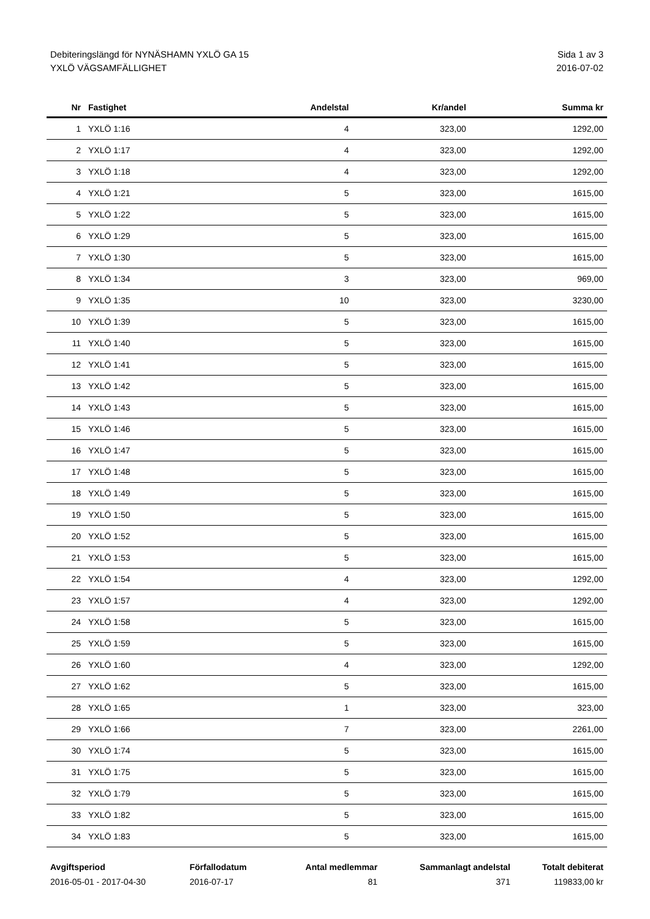Debiteringslängd för NYNÄSHAMN YXLÖ GA 15
YXLÖ VÄGSAMFÄLLIGHET
Sida 1 av 3
2016-07-02
| Nr | Fastighet | Andelstal | Kr/andel | Summa kr |
| --- | --- | --- | --- | --- |
| 1 | YXLÖ 1:16 | 4 | 323,00 | 1292,00 |
| 2 | YXLÖ 1:17 | 4 | 323,00 | 1292,00 |
| 3 | YXLÖ 1:18 | 4 | 323,00 | 1292,00 |
| 4 | YXLÖ 1:21 | 5 | 323,00 | 1615,00 |
| 5 | YXLÖ 1:22 | 5 | 323,00 | 1615,00 |
| 6 | YXLÖ 1:29 | 5 | 323,00 | 1615,00 |
| 7 | YXLÖ 1:30 | 5 | 323,00 | 1615,00 |
| 8 | YXLÖ 1:34 | 3 | 323,00 | 969,00 |
| 9 | YXLÖ 1:35 | 10 | 323,00 | 3230,00 |
| 10 | YXLÖ 1:39 | 5 | 323,00 | 1615,00 |
| 11 | YXLÖ 1:40 | 5 | 323,00 | 1615,00 |
| 12 | YXLÖ 1:41 | 5 | 323,00 | 1615,00 |
| 13 | YXLÖ 1:42 | 5 | 323,00 | 1615,00 |
| 14 | YXLÖ 1:43 | 5 | 323,00 | 1615,00 |
| 15 | YXLÖ 1:46 | 5 | 323,00 | 1615,00 |
| 16 | YXLÖ 1:47 | 5 | 323,00 | 1615,00 |
| 17 | YXLÖ 1:48 | 5 | 323,00 | 1615,00 |
| 18 | YXLÖ 1:49 | 5 | 323,00 | 1615,00 |
| 19 | YXLÖ 1:50 | 5 | 323,00 | 1615,00 |
| 20 | YXLÖ 1:52 | 5 | 323,00 | 1615,00 |
| 21 | YXLÖ 1:53 | 5 | 323,00 | 1615,00 |
| 22 | YXLÖ 1:54 | 4 | 323,00 | 1292,00 |
| 23 | YXLÖ 1:57 | 4 | 323,00 | 1292,00 |
| 24 | YXLÖ 1:58 | 5 | 323,00 | 1615,00 |
| 25 | YXLÖ 1:59 | 5 | 323,00 | 1615,00 |
| 26 | YXLÖ 1:60 | 4 | 323,00 | 1292,00 |
| 27 | YXLÖ 1:62 | 5 | 323,00 | 1615,00 |
| 28 | YXLÖ 1:65 | 1 | 323,00 | 323,00 |
| 29 | YXLÖ 1:66 | 7 | 323,00 | 2261,00 |
| 30 | YXLÖ 1:74 | 5 | 323,00 | 1615,00 |
| 31 | YXLÖ 1:75 | 5 | 323,00 | 1615,00 |
| 32 | YXLÖ 1:79 | 5 | 323,00 | 1615,00 |
| 33 | YXLÖ 1:82 | 5 | 323,00 | 1615,00 |
| 34 | YXLÖ 1:83 | 5 | 323,00 | 1615,00 |
| Avgiftsperiod | Förfallodatum | Antal medlemmar | Sammanlagt andelstal | Totalt debiterat |
| --- | --- | --- | --- | --- |
| 2016-05-01 - 2017-04-30 | 2016-07-17 | 81 | 371 | 119833,00 kr |